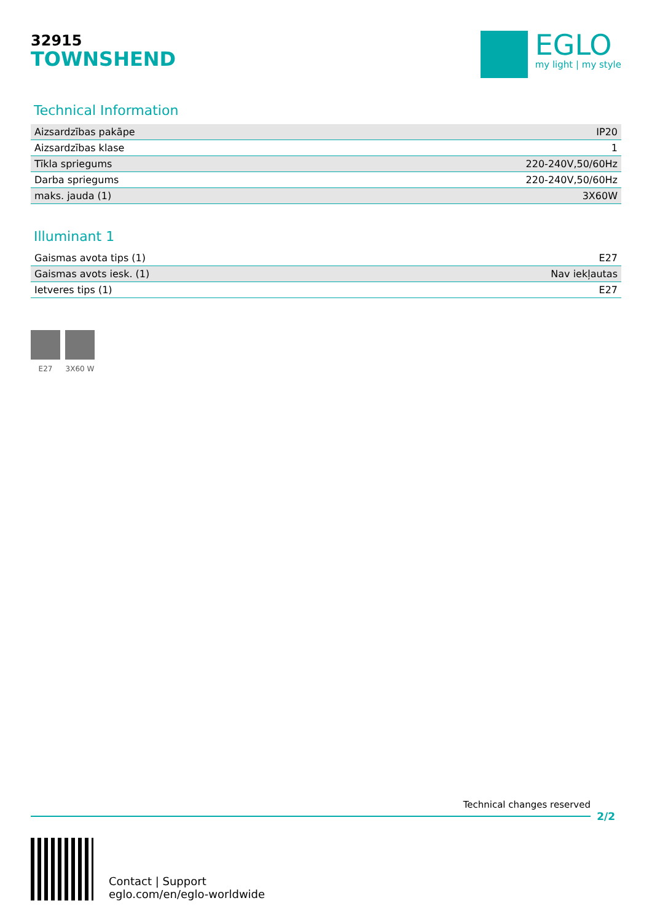32915
TOWNSHEND
EGLO
my light | my style
Technical Information
| Aizsardzības pakāpe | IP20 |
| Aizsardzības klase | 1 |
| Tīkla spriegums | 220-240V,50/60Hz |
| Darba spriegums | 220-240V,50/60Hz |
| maks. jauda (1) | 3X60W |
Illuminant 1
| Gaismas avota tips (1) | E27 |
| Gaismas avots iesk. (1) | Nav iekļautas |
| Ietveres tips (1) | E27 |
E27 3X60 W
Technical changes reserved
2/2
Contact | Support
eglo.com/en/eglo-worldwide